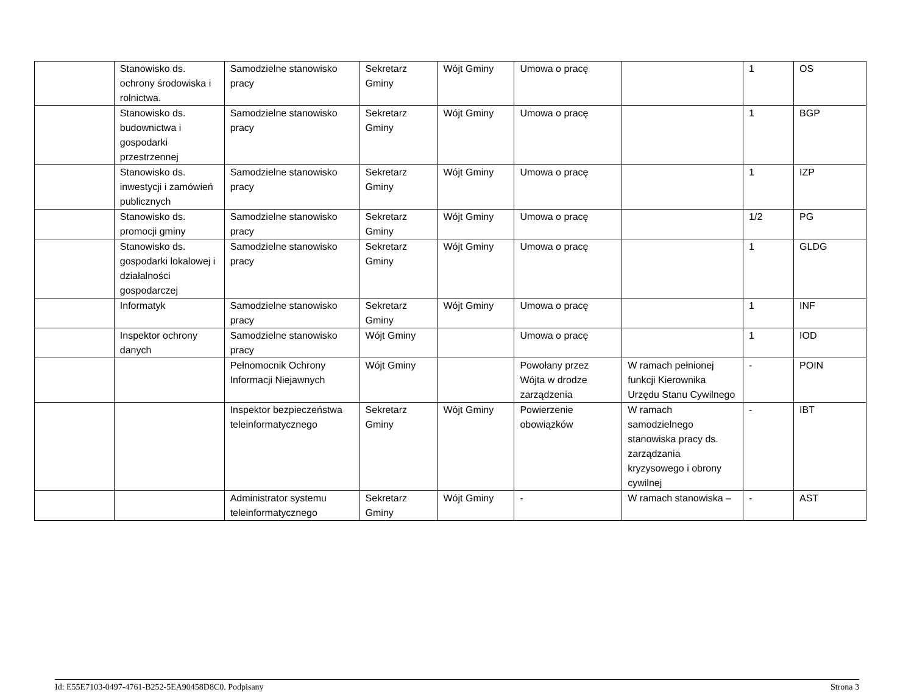| | Stanowisko ds. ochrony środowiska i rolnictwa. | Samodzielne stanowisko pracy | Sekretarz Gminy | Wójt Gminy | Umowa o pracę | | 1 | OS |
| | Stanowisko ds. budownictwa i gospodarki przestrzennej | Samodzielne stanowisko pracy | Sekretarz Gminy | Wójt Gminy | Umowa o pracę | | 1 | BGP |
| | Stanowisko ds. inwestycji i zamówień publicznych | Samodzielne stanowisko pracy | Sekretarz Gminy | Wójt Gminy | Umowa o pracę | | 1 | IZP |
| | Stanowisko ds. promocji gminy | Samodzielne stanowisko pracy | Sekretarz Gminy | Wójt Gminy | Umowa o pracę | | 1/2 | PG |
| | Stanowisko ds. gospodarki lokalowej i działalności gospodarczej | Samodzielne stanowisko pracy | Sekretarz Gminy | Wójt Gminy | Umowa o pracę | | 1 | GLDG |
| | Informatyk | Samodzielne stanowisko pracy | Sekretarz Gminy | Wójt Gminy | Umowa o pracę | | 1 | INF |
| | Inspektor ochrony danych | Samodzielne stanowisko pracy | Wójt Gminy | | Umowa o pracę | | 1 | IOD |
| | | Pełnomocnik Ochrony Informacji Niejawnych | Wójt Gminy | | Powołany przez Wójta w drodze zarządzenia | W ramach pełnionej funkcji Kierownika Urzędu Stanu Cywilnego | - | POIN |
| | | Inspektor bezpieczeństwa teleinformatycznego | Sekretarz Gminy | Wójt Gminy | Powierzenie obowiązków | W ramach samodzielnego stanowiska pracy ds. zarządzania kryzysowego i obrony cywilnej | - | IBT |
| | | Administrator systemu teleinformatycznego | Sekretarz Gminy | Wójt Gminy | - | W ramach stanowiska – | - | AST |
Id: E55E7103-0497-4761-B252-5EA90458D8C0. Podpisany Strona 3